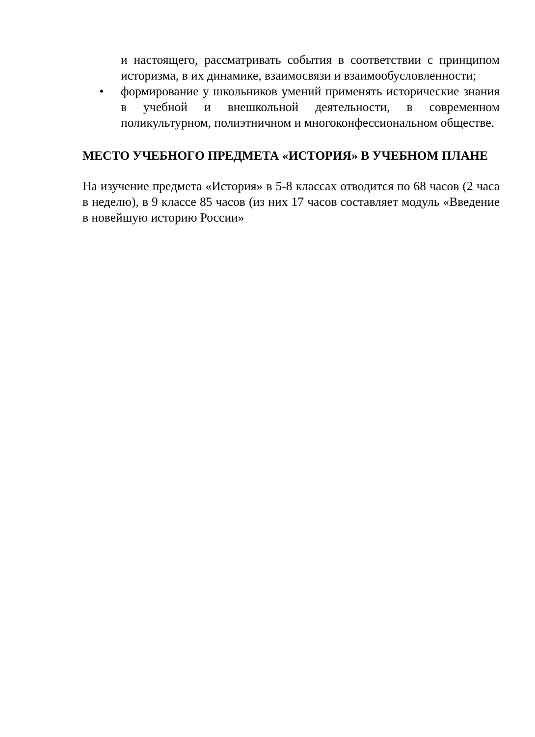и настоящего, рассматривать события в соответствии с принципом историзма, в их динамике, взаимосвязи и взаимообусловленности;
• формирование у школьников умений применять исторические знания в учебной и внешкольной деятельности, в современном поликультурном, полиэтничном и многоконфессиональном обществе.
МЕСТО УЧЕБНОГО ПРЕДМЕТА «ИСТОРИЯ» В УЧЕБНОМ ПЛАНЕ
На изучение предмета «История» в 5-8 классах отводится по 68 часов (2 часа в неделю), в 9 классе 85 часов (из них 17 часов составляет модуль «Введение в новейшую историю России»